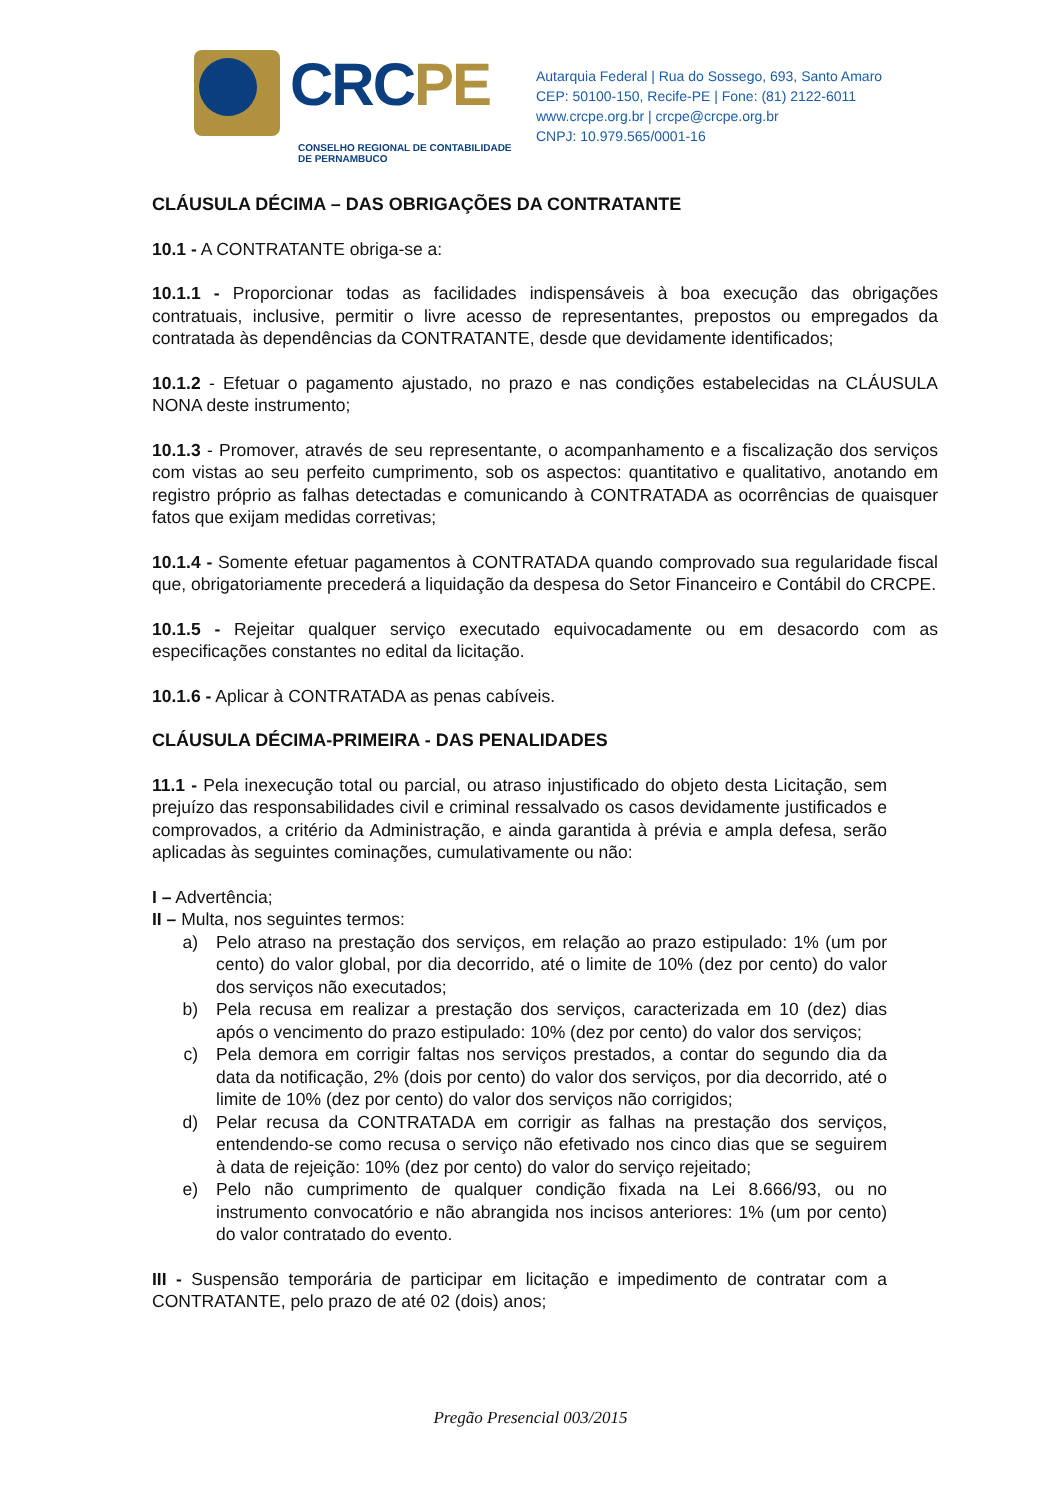CRCPE
CONSELHO REGIONAL DE CONTABILIDADE
DE PERNAMBUCO
Autarquia Federal | Rua do Sossego, 693, Santo Amaro
CEP: 50100-150, Recife-PE | Fone: (81) 2122-6011
www.crcpe.org.br | crcpe@crcpe.org.br
CNPJ: 10.979.565/0001-16
CLÁUSULA DÉCIMA – DAS OBRIGAÇÕES DA CONTRATANTE
10.1 - A CONTRATANTE obriga-se a:
10.1.1 - Proporcionar todas as facilidades indispensáveis à boa execução das obrigações contratuais, inclusive, permitir o livre acesso de representantes, prepostos ou empregados da contratada às dependências da CONTRATANTE, desde que devidamente identificados;
10.1.2 - Efetuar o pagamento ajustado, no prazo e nas condições estabelecidas na CLÁUSULA NONA deste instrumento;
10.1.3 - Promover, através de seu representante, o acompanhamento e a fiscalização dos serviços com vistas ao seu perfeito cumprimento, sob os aspectos: quantitativo e qualitativo, anotando em registro próprio as falhas detectadas e comunicando à CONTRATADA as ocorrências de quaisquer fatos que exijam medidas corretivas;
10.1.4 - Somente efetuar pagamentos à CONTRATADA quando comprovado sua regularidade fiscal que, obrigatoriamente precederá a liquidação da despesa do Setor Financeiro e Contábil do CRCPE.
10.1.5 - Rejeitar qualquer serviço executado equivocadamente ou em desacordo com as especificações constantes no edital da licitação.
10.1.6 - Aplicar à CONTRATADA as penas cabíveis.
CLÁUSULA DÉCIMA-PRIMEIRA - DAS PENALIDADES
11.1 - Pela inexecução total ou parcial, ou atraso injustificado do objeto desta Licitação, sem prejuízo das responsabilidades civil e criminal ressalvado os casos devidamente justificados e comprovados, a critério da Administração, e ainda garantida à prévia e ampla defesa, serão aplicadas às seguintes cominações, cumulativamente ou não:
I – Advertência;
II – Multa, nos seguintes termos:
a) Pelo atraso na prestação dos serviços, em relação ao prazo estipulado: 1% (um por cento) do valor global, por dia decorrido, até o limite de 10% (dez por cento) do valor dos serviços não executados;
b) Pela recusa em realizar a prestação dos serviços, caracterizada em 10 (dez) dias após o vencimento do prazo estipulado: 10% (dez por cento) do valor dos serviços;
c) Pela demora em corrigir faltas nos serviços prestados, a contar do segundo dia da data da notificação, 2% (dois por cento) do valor dos serviços, por dia decorrido, até o limite de 10% (dez por cento) do valor dos serviços não corrigidos;
d) Pelar recusa da CONTRATADA em corrigir as falhas na prestação dos serviços, entendendo-se como recusa o serviço não efetivado nos cinco dias que se seguirem à data de rejeição: 10% (dez por cento) do valor do serviço rejeitado;
e) Pelo não cumprimento de qualquer condição fixada na Lei 8.666/93, ou no instrumento convocatório e não abrangida nos incisos anteriores: 1% (um por cento) do valor contratado do evento.
III - Suspensão temporária de participar em licitação e impedimento de contratar com a CONTRATANTE, pelo prazo de até 02 (dois) anos;
Pregão Presencial 003/2015